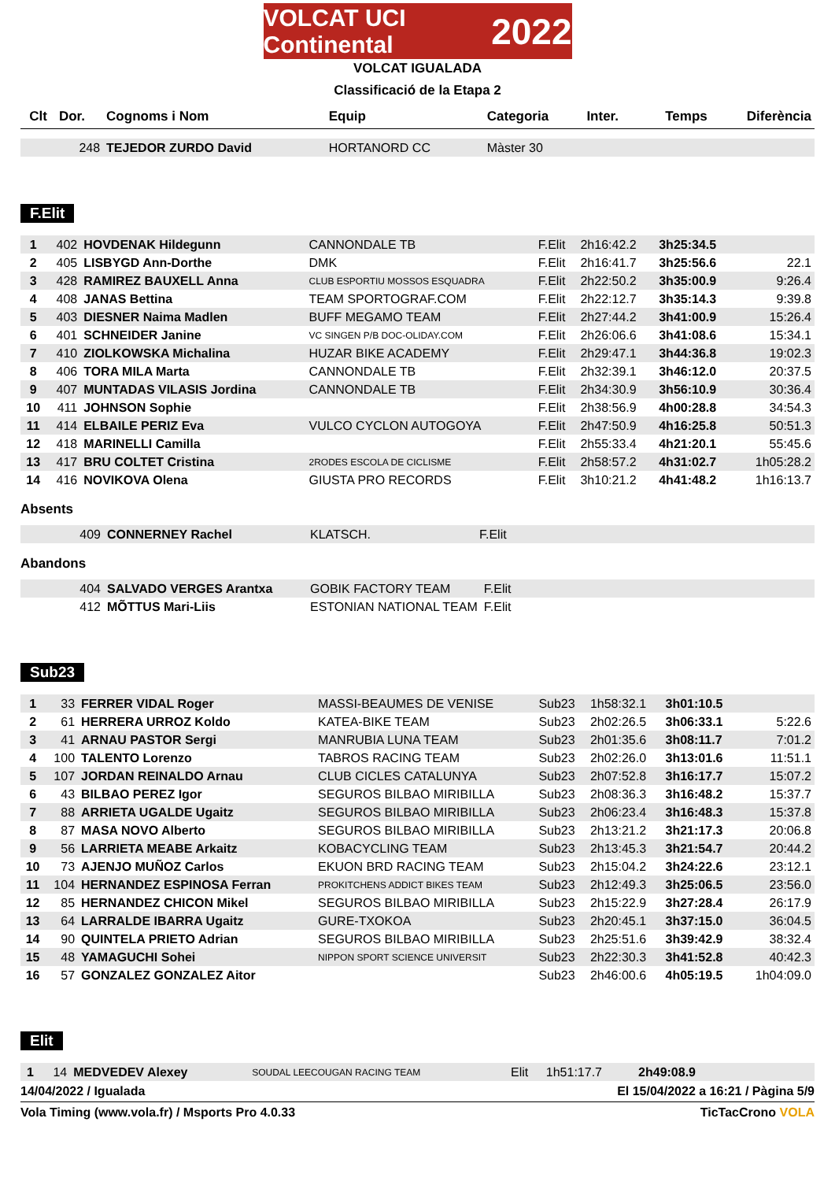VOLCAT UCI Continental 2022
VOLCAT IGUALADA
Classificació de la Etapa 2
| Clt | Dor. | Cognoms i Nom | Equip | Categoria | Inter. | Temps | Diferència |
| --- | --- | --- | --- | --- | --- | --- | --- |
| | 248 | TEJEDOR ZURDO David | HORTANORD CC | Màster 30 | | | |
F.Elit
| 1 | 402 | HOVDENAK Hildegunn | CANNONDALE TB | F.Elit | 2h16:42.2 | 3h25:34.5 | |
| 2 | 405 | LISBYGD Ann-Dorthe | DMK | F.Elit | 2h16:41.7 | 3h25:56.6 | 22.1 |
| 3 | 428 | RAMIREZ BAUXELL Anna | CLUB ESPORTIU MOSSOS ESQUADRA | F.Elit | 2h22:50.2 | 3h35:00.9 | 9:26.4 |
| 4 | 408 | JANAS Bettina | TEAM SPORTOGRAF.COM | F.Elit | 2h22:12.7 | 3h35:14.3 | 9:39.8 |
| 5 | 403 | DIESNER Naima Madlen | BUFF MEGAMO TEAM | F.Elit | 2h27:44.2 | 3h41:00.9 | 15:26.4 |
| 6 | 401 | SCHNEIDER Janine | VC SINGEN P/B DOC-OLIDAY.COM | F.Elit | 2h26:06.6 | 3h41:08.6 | 15:34.1 |
| 7 | 410 | ZIOLKOWSKA Michalina | HUZAR BIKE ACADEMY | F.Elit | 2h29:47.1 | 3h44:36.8 | 19:02.3 |
| 8 | 406 | TORA MILA Marta | CANNONDALE TB | F.Elit | 2h32:39.1 | 3h46:12.0 | 20:37.5 |
| 9 | 407 | MUNTADAS VILASIS Jordina | CANNONDALE TB | F.Elit | 2h34:30.9 | 3h56:10.9 | 30:36.4 |
| 10 | 411 | JOHNSON Sophie | | F.Elit | 2h38:56.9 | 4h00:28.8 | 34:54.3 |
| 11 | 414 | ELBAILE PERIZ Eva | VULCO CYCLON AUTOGOYA | F.Elit | 2h47:50.9 | 4h16:25.8 | 50:51.3 |
| 12 | 418 | MARINELLI Camilla | | F.Elit | 2h55:33.4 | 4h21:20.1 | 55:45.6 |
| 13 | 417 | BRU COLTET Cristina | 2RODES ESCOLA DE CICLISME | F.Elit | 2h58:57.2 | 4h31:02.7 | 1h05:28.2 |
| 14 | 416 | NOVIKOVA Olena | GIUSTA PRO RECORDS | F.Elit | 3h10:21.2 | 4h41:48.2 | 1h16:13.7 |
Absents
| | 409 | CONNERNEY Rachel | KLATSCH. | F.Elit |
Abandons
| | 404 | SALVADO VERGES Arantxa | GOBIK FACTORY TEAM | F.Elit |
| | 412 | MÕTTUS Mari-Liis | ESTONIAN NATIONAL TEAM | F.Elit |
Sub23
| 1 | 33 | FERRER VIDAL Roger | MASSI-BEAUMES DE VENISE | Sub23 | 1h58:32.1 | 3h01:10.5 | |
| 2 | 61 | HERRERA URROZ Koldo | KATEA-BIKE TEAM | Sub23 | 2h02:26.5 | 3h06:33.1 | 5:22.6 |
| 3 | 41 | ARNAU PASTOR Sergi | MANRUBIA LUNA TEAM | Sub23 | 2h01:35.6 | 3h08:11.7 | 7:01.2 |
| 4 | 100 | TALENTO Lorenzo | TABROS RACING TEAM | Sub23 | 2h02:26.0 | 3h13:01.6 | 11:51.1 |
| 5 | 107 | JORDAN REINALDO Arnau | CLUB CICLES CATALUNYA | Sub23 | 2h07:52.8 | 3h16:17.7 | 15:07.2 |
| 6 | 43 | BILBAO PEREZ Igor | SEGUROS BILBAO MIRIBILLA | Sub23 | 2h08:36.3 | 3h16:48.2 | 15:37.7 |
| 7 | 88 | ARRIETA UGALDE Ugaitz | SEGUROS BILBAO MIRIBILLA | Sub23 | 2h06:23.4 | 3h16:48.3 | 15:37.8 |
| 8 | 87 | MASA NOVO Alberto | SEGUROS BILBAO MIRIBILLA | Sub23 | 2h13:21.2 | 3h21:17.3 | 20:06.8 |
| 9 | 56 | LARRIETA MEABE Arkaitz | KOBACYCLING TEAM | Sub23 | 2h13:45.3 | 3h21:54.7 | 20:44.2 |
| 10 | 73 | AJENJO MUÑOZ Carlos | EKUON BRD RACING TEAM | Sub23 | 2h15:04.2 | 3h24:22.6 | 23:12.1 |
| 11 | 104 | HERNANDEZ ESPINOSA Ferran | PROKITCHENS ADDICT BIKES TEAM | Sub23 | 2h12:49.3 | 3h25:06.5 | 23:56.0 |
| 12 | 85 | HERNANDEZ CHICON Mikel | SEGUROS BILBAO MIRIBILLA | Sub23 | 2h15:22.9 | 3h27:28.4 | 26:17.9 |
| 13 | 64 | LARRALDE IBARRA Ugaitz | GURE-TXOKOA | Sub23 | 2h20:45.1 | 3h37:15.0 | 36:04.5 |
| 14 | 90 | QUINTELA PRIETO Adrian | SEGUROS BILBAO MIRIBILLA | Sub23 | 2h25:51.6 | 3h39:42.9 | 38:32.4 |
| 15 | 48 | YAMAGUCHI Sohei | NIPPON SPORT SCIENCE UNIVERSIT | Sub23 | 2h22:30.3 | 3h41:52.8 | 40:42.3 |
| 16 | 57 | GONZALEZ GONZALEZ Aitor | | Sub23 | 2h46:00.6 | 4h05:19.5 | 1h04:09.0 |
Elit
| 1 | 14 | MEDVEDEV Alexey | SOUDAL LEECOUGAN RACING TEAM | Elit | 1h51:17.7 | 2h49:08.9 | |
14/04/2022 / Igualada El 15/04/2022 a 16:21 / Pàgina 5/9
Vola Timing (www.vola.fr) / Msports Pro 4.0.33 TicTacCrono VOLA